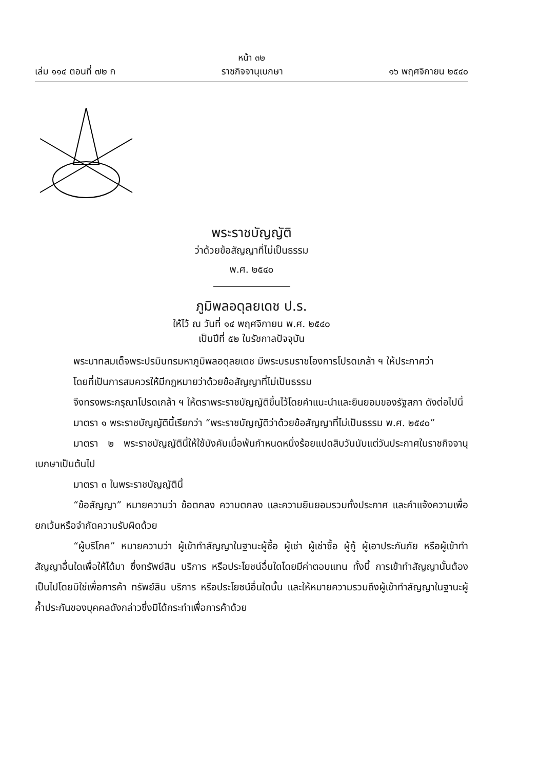หน้า ๓๒
เล่ม ๑๑๔ ตอนที่ ๗๒ ก ราชกิจจานุเบกษา ๑๖ พฤศจิกายน ๒๕๔๐
พระราชบัญญัติ
ว่าด้วยข้อสัญญาที่ไม่เป็นธรรม
พ.ศ. ๒๕๔๐
ภูมิพลอดุลยเดช ป.ร.
ให้ไว้ ณ วันที่ ๑๔ พฤศจิกายน พ.ศ. ๒๕๔๐
เป็นปีที่ ๕๒ ในรัชกาลปัจจุบัน
พระบาทสมเด็จพระปรมินทรมหาภูมิพลอดุลยเดช มีพระบรมราชโองการโปรดเกล้า ฯ ให้ประกาศว่า
โดยที่เป็นการสมควรให้มีกฎหมายว่าด้วยข้อสัญญาที่ไม่เป็นธรรม
จึงทรงพระกรุณาโปรดเกล้า ฯ ให้ตราพระราชบัญญัติขึ้นไว้โดยคำแนะนำและยินยอมของรัฐสภา ดังต่อไปนี้
มาตรา ๑ พระราชบัญญัตินี้เรียกว่า “พระราชบัญญัติว่าด้วยข้อสัญญาที่ไม่เป็นธรรม พ.ศ. ๒๕๔๐”
มาตรา ๒ พระราชบัญญัตินี้ให้ใช้บังคับเมื่อพ้นกำหนดหนึ่งร้อยแปดสิบวันนับแต่วันประกาศในราชกิจจานุเบกษาเป็นต้นไป
มาตรา ๓ ในพระราชบัญญัตินี้
“ข้อสัญญา” หมายความว่า ข้อตกลง ความตกลง และความยินยอมรวมทั้งประกาศ และคำแจ้งความเพื่อยกเว้นหรือจำกัดความรับผิดด้วย
“ผู้บริโภค” หมายความว่า ผู้เข้าทำสัญญาในฐานะผู้ซื้อ ผู้เช่า ผู้เช่าซื้อ ผู้กู้ ผู้เอาประกันภัย หรือผู้เข้าทำสัญญาอื่นใดเพื่อให้ได้มา ซึ่งทรัพย์สิน บริการ หรือประโยชน์อื่นใดโดยมีค่าตอบแทน ทั้งนี้ การเข้าทำสัญญานั้นต้องเป็นไปโดยมิใช่เพื่อการค้า ทรัพย์สิน บริการ หรือประโยชน์อื่นใดนั้น และให้หมายความรวมถึงผู้เข้าทำสัญญาในฐานะผู้ค้ำประกันของบุคคลดังกล่าวซึ่งมิได้กระทำเพื่อการค้าด้วย